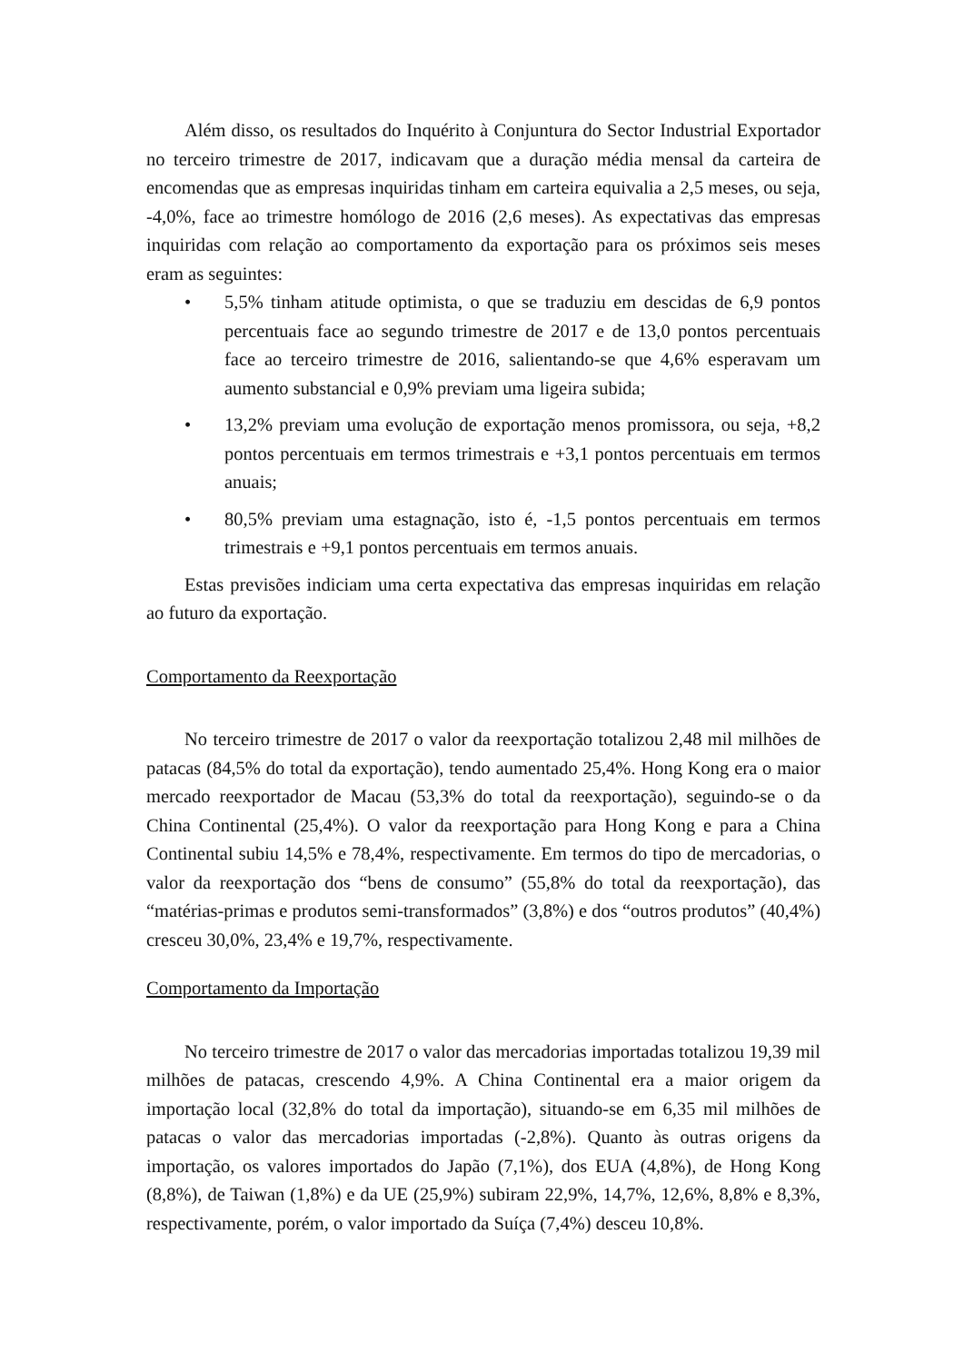Além disso, os resultados do Inquérito à Conjuntura do Sector Industrial Exportador no terceiro trimestre de 2017, indicavam que a duração média mensal da carteira de encomendas que as empresas inquiridas tinham em carteira equivalia a 2,5 meses, ou seja, -4,0%, face ao trimestre homólogo de 2016 (2,6 meses). As expectativas das empresas inquiridas com relação ao comportamento da exportação para os próximos seis meses eram as seguintes:
• 5,5% tinham atitude optimista, o que se traduziu em descidas de 6,9 pontos percentuais face ao segundo trimestre de 2017 e de 13,0 pontos percentuais face ao terceiro trimestre de 2016, salientando-se que 4,6% esperavam um aumento substancial e 0,9% previam uma ligeira subida;
• 13,2% previam uma evolução de exportação menos promissora, ou seja, +8,2 pontos percentuais em termos trimestrais e +3,1 pontos percentuais em termos anuais;
• 80,5% previam uma estagnação, isto é, -1,5 pontos percentuais em termos trimestrais e +9,1 pontos percentuais em termos anuais.
Estas previsões indiciam uma certa expectativa das empresas inquiridas em relação ao futuro da exportação.
Comportamento da Reexportação
No terceiro trimestre de 2017 o valor da reexportação totalizou 2,48 mil milhões de patacas (84,5% do total da exportação), tendo aumentado 25,4%. Hong Kong era o maior mercado reexportador de Macau (53,3% do total da reexportação), seguindo-se o da China Continental (25,4%). O valor da reexportação para Hong Kong e para a China Continental subiu 14,5% e 78,4%, respectivamente. Em termos do tipo de mercadorias, o valor da reexportação dos “bens de consumo” (55,8% do total da reexportação), das “matérias-primas e produtos semi-transformados” (3,8%) e dos “outros produtos” (40,4%) cresceu 30,0%, 23,4% e 19,7%, respectivamente.
Comportamento da Importação
No terceiro trimestre de 2017 o valor das mercadorias importadas totalizou 19,39 mil milhões de patacas, crescendo 4,9%. A China Continental era a maior origem da importação local (32,8% do total da importação), situando-se em 6,35 mil milhões de patacas o valor das mercadorias importadas (-2,8%). Quanto às outras origens da importação, os valores importados do Japão (7,1%), dos EUA (4,8%), de Hong Kong (8,8%), de Taiwan (1,8%) e da UE (25,9%) subiram 22,9%, 14,7%, 12,6%, 8,8% e 8,3%, respectivamente, porém, o valor importado da Suíça (7,4%) desceu 10,8%.